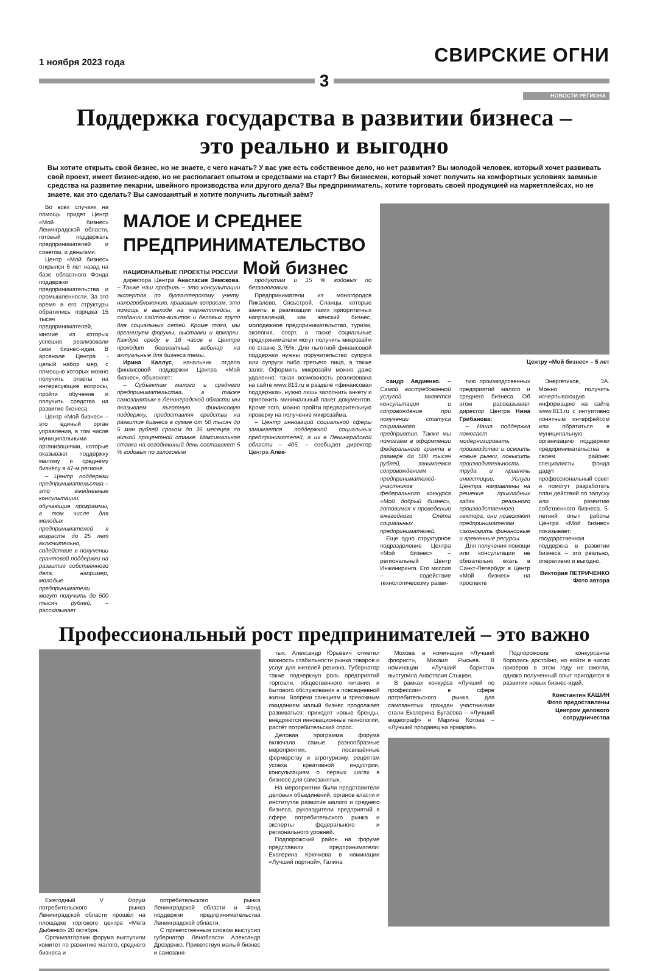1 ноября 2023 года
СВИРСКИЕ ОГНИ
3
НОВОСТИ РЕГИОНА
Поддержка государства в развитии бизнеса –
это реально и выгодно
Вы хотите открыть свой бизнес, но не знаете, с чего начать? У вас уже есть собственное дело, но нет развития? Вы молодой человек, который хочет развивать свой проект, имеет бизнес-идею, но не располагает опытом и средствами на старт? Вы бизнесмен, который хочет получить на комфортных условиях заемные средства на развитие пекарни, швейного производства или другого дела? Вы предприниматель, хотите торговать своей продукцией на маркетплейсах, но не знаете, как это сделать? Вы самозанятый и хотите получить льготный заём?
Во всех случаях на помощь придет Центр «Мой бизнес» Ленинградской области, готовый поддержать предпринимателей и советом, и деньгами.
Центр «Мой бизнес» открылся 5 лет назад на базе областного Фонда поддержки предпринимательства и промышленности. За это время в его структуры обратились порядка 15 тысяч предпринимателей, многие из которых успешно реализовали свои бизнес-идеи. В арсенале Центра - целый набор мер, с помощью которых можно получить ответы на интересующие вопросы, пройти обучение и получить средства на развитие бизнеса.
Центр «Мой бизнес» – это единый орган управления, в том числе муниципальными организациями, которые оказывают поддержку малому и среднему бизнесу в 47-м регионе.
– Центр поддержки предпринимательства – это ежедневные консультации, обучающие программы, в том числе для молодых предпринимателей в возрасте до 25 лет включительно, содействие в получении грантовой поддержки на развитие собственного дела, например, молодые предприниматели могут получить до 500 тысяч рублей, – рассказывает
МАЛОЕ И СРЕДНЕЕ ПРЕДПРИНИМАТЕЛЬСТВО
НАЦИОНАЛЬНЫЕ ПРОЕКТЫ РОССИИ Мой бизнес
директора Центра Анастасия Земскова. – Также наш профиль – это консультации экспертов по бухгалтерскому учету, налогообложению, правовым вопросам, это помощь в выходе на маркетплейсы, в создании сайтов-визиток и деловых групп для социальных сетей. Кроме того, мы организуем форумы, выставки и ярмарки. Каждую среду в 16 часов в Центре проходит бесплатный вебинар на актуальные для бизнеса темы.
Ирина Каллус, начальник отдела финансовой поддержки Центра «Мой бизнес», объясняет:
– Субъектам малого и среднего предпринимательства, а также самозанятым в Ленинградской области мы оказываем льготную финансовую поддержку, предоставляя средства на развитие бизнеса в сумме от 50 тысяч до 5 млн рублей сроком до 36 месяцев по низкой процентной ставке. Максимальная ставка на сегодняшний день составляет 5 % годовых по залоговым
продуктам и 15 % годовых по беззалоговым.
Предприниматели из моногородов Пикалево, Сясьстрой, Сланцы, которые заняты в реализации таких приоритетных направлений, как женский бизнес, молодежное предпринимательство, туризм, экология, спорт, а также социальные предприниматели могут получить микрозайм по ставке 3,75%. Для льготной финансовой поддержки нужны поручительство супруга или супруги либо третьего лица, а также залог. Оформить микрозайм можно даже удаленно: такая возможность реализована на сайте www.813.ru в разделе «финансовая поддержка», нужно лишь заполнить анкету и приложить минимальный пакет документов. Кроме того, можно пройти предварительную проверку на получение микрозайма.
– Центр инноваций социальной сферы занимается поддержкой социальных предпринимателей, а их в Ленинградской области – 405, – сообщает директор Центра Алек-
Центру «Мой бизнес» – 5 лет
сандр Авдиенко. – Самой востребованной услугой является консультация и сопровождение при получении статуса социального предприятия. Также мы помогаем в оформлении федерального гранта в размере до 500 тысяч рублей, занимаемся сопровождением предпринимателей-участников федерального конкурса «Мой добрый бизнес», готовимся к проведению ежегодного Слёта социальных предпринимателей.
Еще одно структурное подразделение Центра «Мой бизнес» – региональный Центр Инжиниринга. Его миссия – содействие технологическому разви-
тию производственных предприятий малого и среднего бизнеса. Об этом рассказывает директор Центра Нина Грибанова:
– Наша поддержка помогает модернизировать производство и освоить новые рынки, повысить производительность труда и привлечь инвестиции. Услуги Центра направлены на решение прикладных задач реального производственного сектора, они позволяют предпринимателям сэкономить финансовые и временные ресурсы.
Для получения помощи или консультации не обязательно ехать в Санкт-Петербург в Центр «Мой бизнес» на проспекте
Энергетиков, 3А. Можно получить исчерпывающую информацию на сайте www.813.ru с интуитивно понятным интерфейсом или обратиться в муниципальную организацию поддержки предпринимательства в своем районе: специалисты фонда дадут профессиональный совет и помогут разработать план действий по запуску или развитию собственного бизнеса. 5-летний опыт работы Центра «Мой бизнес» показывает: государственная поддержка в развитии бизнеса – это реально, оперативно и выгодно.
Виктория ПЕТРИЧЕНКО
Фото автора
Профессиональный рост предпринимателей – это важно
Ежегодный V Форум потребительского рынка Ленинградской области прошёл на площадке торгового центра «Мега Дыбенко» 20 октября.
Организаторами форума выступили комитет по развитию малого, среднего бизнеса и
потребительского рынка Ленинградской области и Фонд поддержки предпринимательства Ленинградской области.
С приветственным словом выступил губернатор Ленобласти Александр Дрозденко. Приветствуя малый бизнес и самозаня-
тых, Александр Юрьевич отметил важность стабильности рынка товаров и услуг для жителей региона. Губернатор также подчеркнул роль предприятий торговли, общественного питания и бытового обслуживания в повседневной жизни. Вопреки санкциям и тревожным ожиданиям малый бизнес продолжает развиваться: приходят новые бренды, внедряются инновационные технологии, растёт потребительский спрос.
Деловая программа форума включала самые разнообразные мероприятия, посвящённые фермерству и агротуризму, рецептам успеха креативной индустрии, консультациям о первых шагах в бизнесе для самозанятых.
На мероприятии были представители деловых объединений, органов власти и институтов развития малого и среднего бизнеса, руководители предприятий в сфере потребительского рынка и эксперты федерального и регионального уровней.
Подпорожский район на форуме представили предприниматели: Екатерина Крючкова в номинации «Лучший портной», Галина
Мохова в номинации «Лучший флорист», Михаил Рысьев. В номинации «Лучший бариста» выступила Анастасия Стыцюн.
В рамках конкурса «Лучший по профессии» в сфере потребительского рынка для самозанятых граждан участниками стали Екатерина Бутасова – «Лучший видеограф» и Марина Котова – «Лучший продавец на ярмарке».
Подпорожские конкурсанты боролись достойно, но войти в число призёров в этом году не смогли, однако полученный опыт пригодится в развитии новых бизнес-идей.
Константин КАШИН
Фото предоставлены
Центром делового
сотрудничества